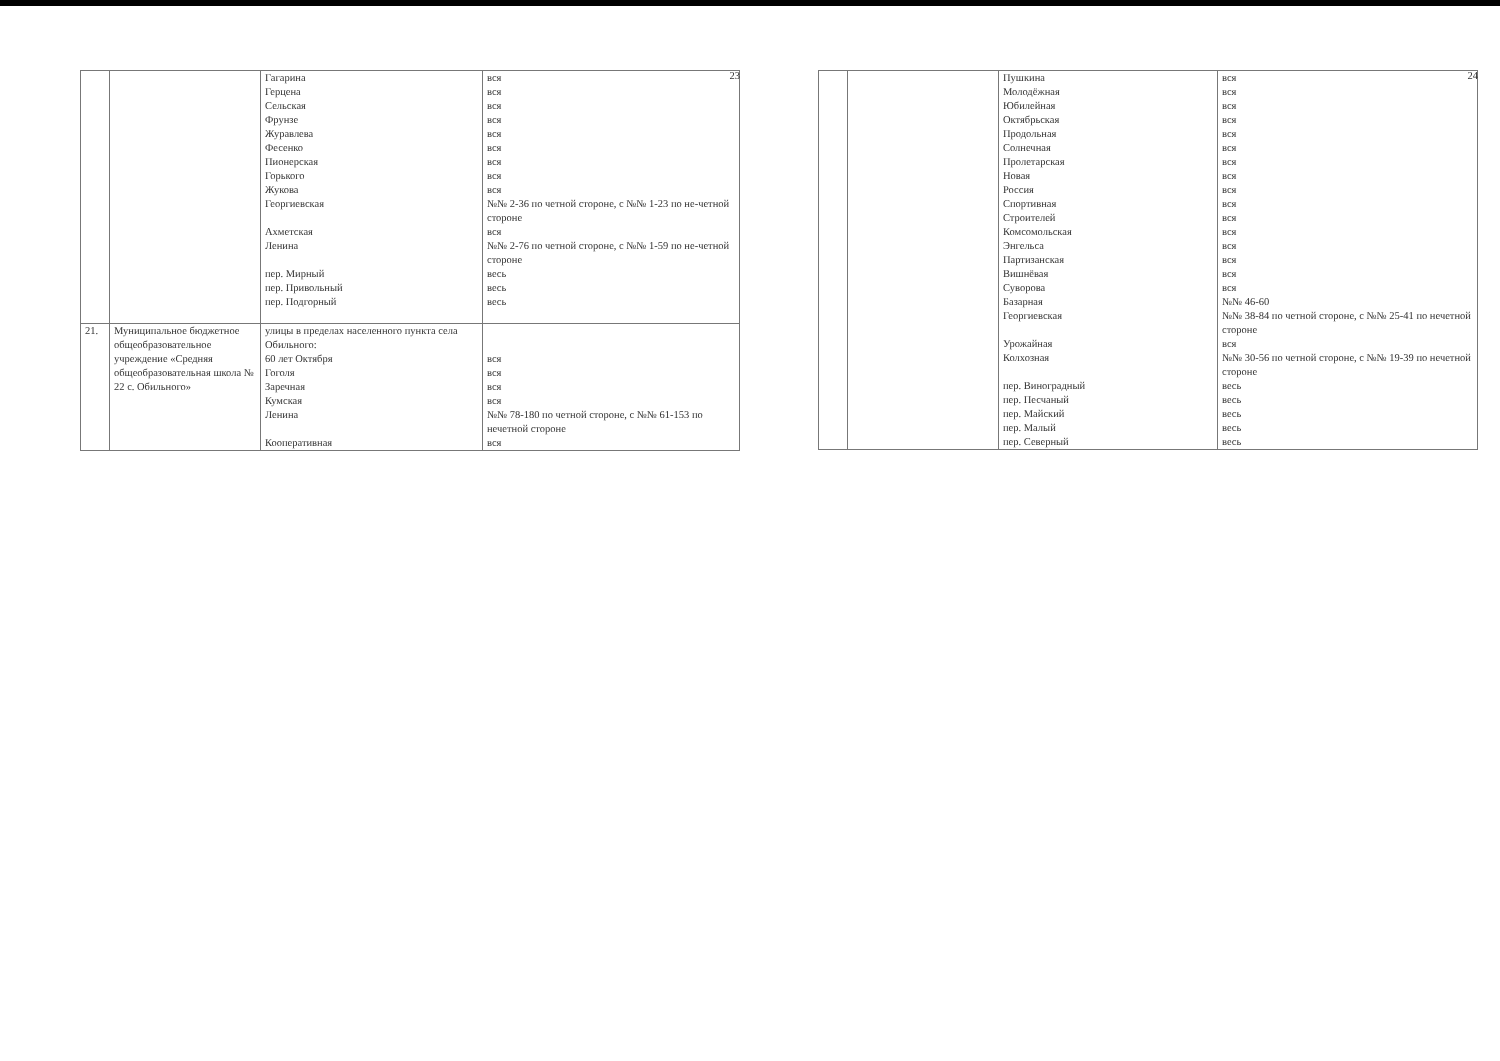23
| | | Гагарина Герцена Сельская Фрунзе Журавлева Фесенко Пионерская Горького Жукова Георгиевская Ахметская Ленина пер. Мирный пер. Привольный пер. Подгорный | вся вся вся вся вся вся вся вся вся №№ 2-36 по четной стороне, с №№ 1-23 по не-четной стороне вся №№ 2-76 по четной стороне, с №№ 1-59 по не-четной стороне весь весь весь |
| 21. | Муниципальное бюджетное общеобразовательное учреждение «Средняя общеобразовательная школа № 22 с. Обильного» | улицы в пределах населенного пункта села Обильного: 60 лет Октября Гоголя Заречная Кумская Ленина Кооперативная | вся вся вся вся №№ 78-180 по четной стороне, с №№ 61-153 по нечетной стороне вся |
24
| | | Пушкина Молодёжная Юбилейная Октябрьская Продольная Солнечная Пролетарская Новая Россия Спортивная Строителей Комсомольская Энгельса Партизанская Вишнёвая Суворова Базарная Георгиевская Урожайная Колхозная пер. Виноградный пер. Песчаный пер. Майский пер. Малый пер. Северный | вся вся вся вся вся вся вся вся вся вся вся вся вся вся вся вся №№ 46-60 №№ 38-84 по четной стороне, с №№ 25-41 по нечетной стороне вся №№ 30-56 по четной стороне, с №№ 19-39 по нечетной стороне весь весь весь весь весь |